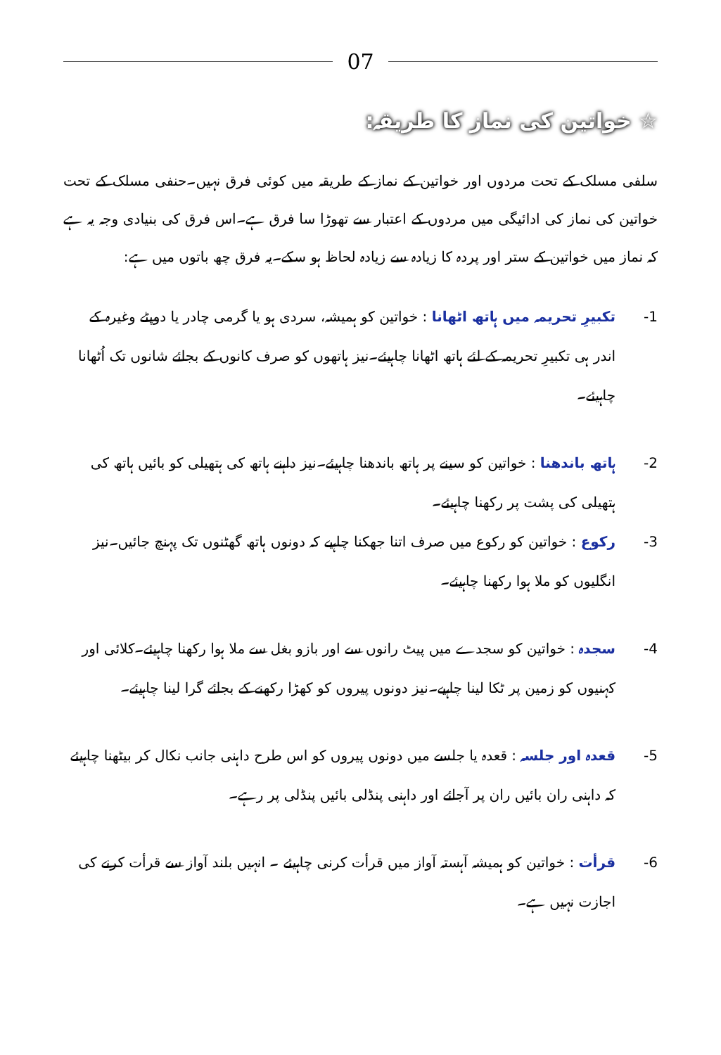07
☆ خواتین کی نماز کا طریقہ:
سلفی مسلک کے تحت مردوں اور خواتین کے نماز کے طریقہ میں کوئی فرق نہیں۔حنفی مسلک کے تحت خواتین کی نماز کی ادائیگی میں مردوں کے اعتبار سے تھوڑا سا فرق ہے۔اس فرق کی بنیادی وجہ یہ ہے کہ نماز میں خواتین کے ستر اور پردہ کا زیادہ سے زیادہ لحاظ ہو سکے۔یہ فرق چھ باتوں میں ہے:
1- تکبیرِ تحریمہ میں ہاتھ اٹھانا : خواتین کو ہمیشہ، سردی ہو یا گرمی چادر یا دوپٹے وغیرہ کے اندر ہی تکبیرِ تحریمہ کے لئے ہاتھ اٹھانا چاہیئے۔نیز ہاتھوں کو صرف کانوں کے بجائے شانوں تک اُٹھانا چاہیئے۔
2- ہاتھ باندھنا : خواتین کو سینے پر ہاتھ باندھنا چاہیئے۔نیز داہنے ہاتھ کی ہتھیلی کو بائیں ہاتھ کی ہتھیلی کی پشت پر رکھنا چاہیئے۔
3- رکوع : خواتین کو رکوع میں صرف اتنا جھکنا چاہیے کہ دونوں ہاتھ گھٹنوں تک پہنچ جائیں۔نیز انگلیوں کو ملا ہوا رکھنا چاہیئے۔
4- سجدہ : خواتین کو سجدے میں پیٹ رانوں سے اور بازو بغل سے ملا ہوا رکھنا چاہیئے۔کلائی اور کہنیوں کو زمین پر ٹکا لینا چاہیے۔نیز دونوں پیروں کو کھڑا رکھنے کے بجائے گرا لینا چاہیئے۔
5- قعدہ اور جلسہ : قعدہ یا جلسے میں دونوں پیروں کو اس طرح داہنی جانب نکال کر بیٹھنا چاہیئے کہ داہنی ران بائیں ران پر آجائے اور داہنی پنڈلی بائیں پنڈلی پر رہے۔
6- قرأت : خواتین کو ہمیشہ آہستہ آواز میں قرأت کرنی چاہیئے ۔ انہیں بلند آواز سے قرأت کرنے کی اجازت نہیں ہے۔